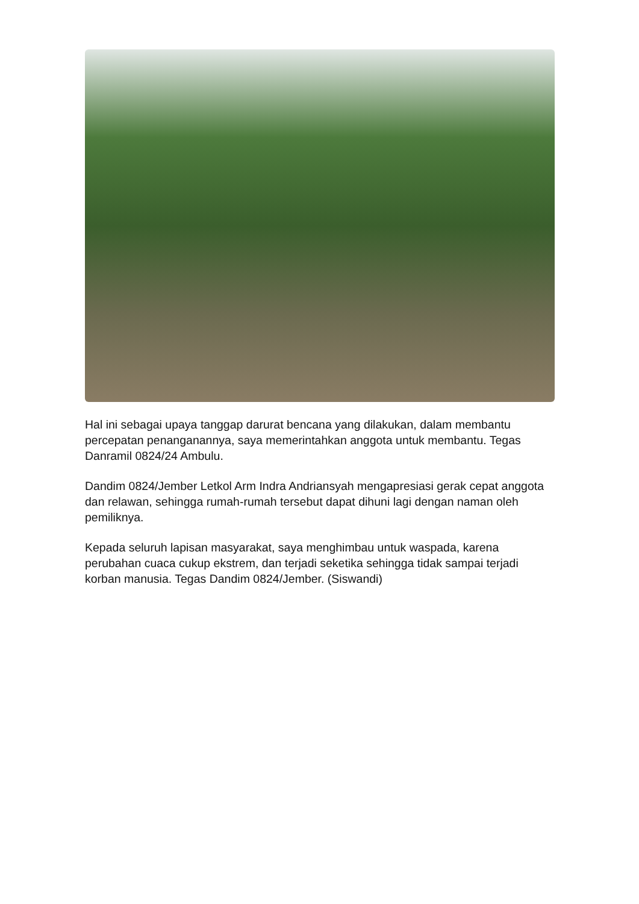Hal ini sebagai upaya tanggap darurat bencana yang dilakukan, dalam membantu percepatan penanganannya, saya memerintahkan anggota untuk membantu. Tegas Danramil 0824/24 Ambulu.
Dandim 0824/Jember Letkol Arm Indra Andriansyah mengapresiasi gerak cepat anggota dan relawan, sehingga rumah-rumah tersebut dapat dihuni lagi dengan naman oleh pemiliknya.
Kepada seluruh lapisan masyarakat, saya menghimbau untuk waspada, karena perubahan cuaca cukup ekstrem, dan terjadi seketika sehingga tidak sampai terjadi korban manusia. Tegas Dandim 0824/Jember. (Siswandi)